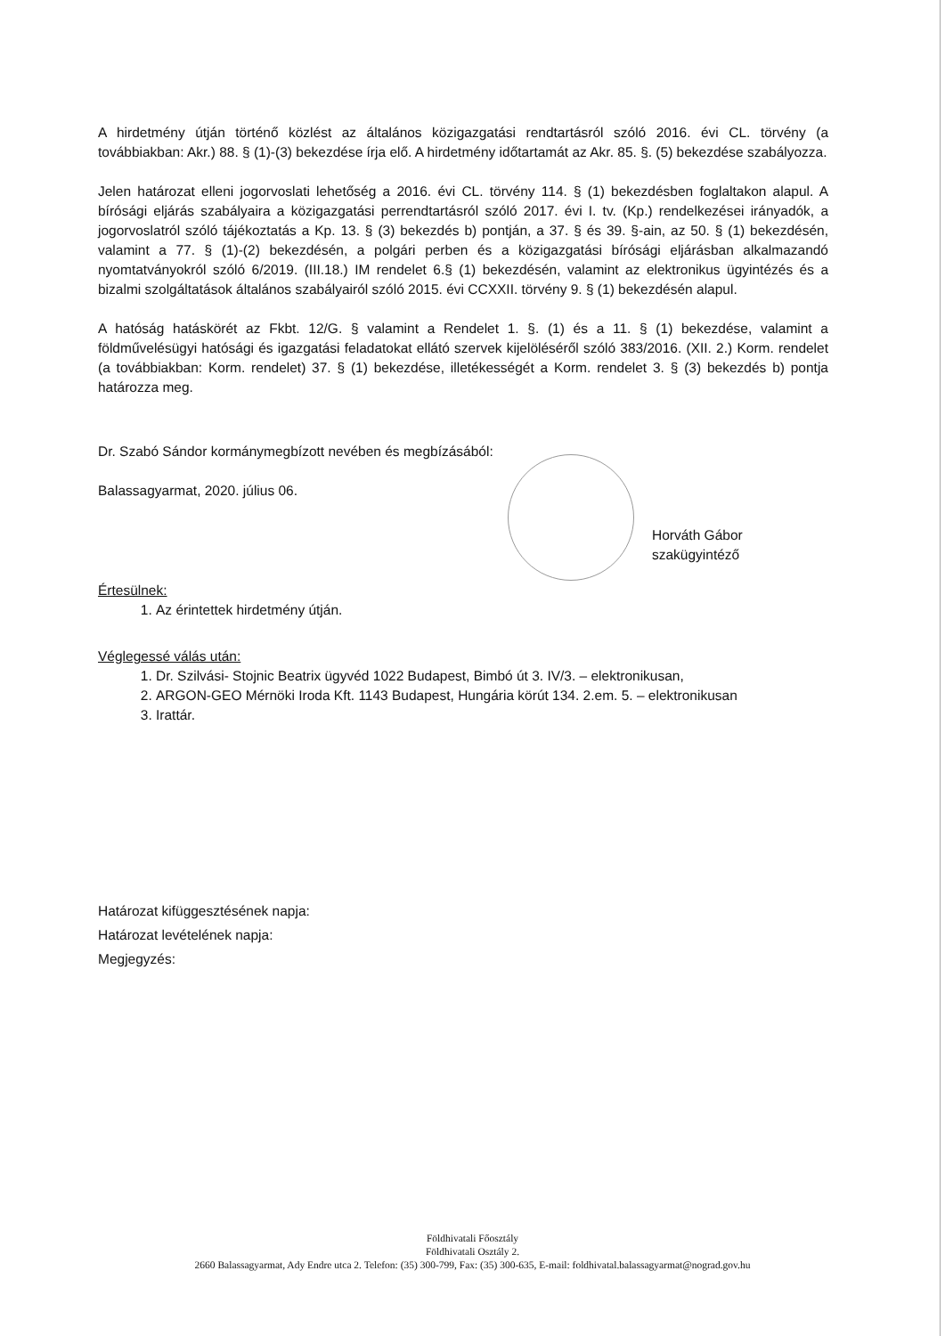A hirdetmény útján történő közlést az általános közigazgatási rendtartásról szóló 2016. évi CL. törvény (a továbbiakban: Akr.) 88. § (1)-(3) bekezdése írja elő. A hirdetmény időtartamát az Akr. 85. §. (5) bekezdése szabályozza.
Jelen határozat elleni jogorvoslati lehetőség a 2016. évi CL. törvény 114. § (1) bekezdésben foglaltakon alapul. A bírósági eljárás szabályaira a közigazgatási perrendtartásról szóló 2017. évi I. tv. (Kp.) rendelkezései irányadók, a jogorvoslatról szóló tájékoztatás a Kp. 13. § (3) bekezdés b) pontján, a 37. § és 39. §-ain, az 50. § (1) bekezdésén, valamint a 77. § (1)-(2) bekezdésén, a polgári perben és a közigazgatási bírósági eljárásban alkalmazandó nyomtatványokról szóló 6/2019. (III.18.) IM rendelet 6.§ (1) bekezdésén, valamint az elektronikus ügyintézés és a bizalmi szolgáltatások általános szabályairól szóló 2015. évi CCXXII. törvény 9. § (1) bekezdésén alapul.
A hatóság hatáskörét az Fkbt. 12/G. § valamint a Rendelet 1. §. (1) és a 11. § (1) bekezdése, valamint a földművelésügyi hatósági és igazgatási feladatokat ellátó szervek kijelöléséről szóló 383/2016. (XII. 2.) Korm. rendelet (a továbbiakban: Korm. rendelet) 37. § (1) bekezdése, illetékességét a Korm. rendelet 3. § (3) bekezdés b) pontja határozza meg.
Dr. Szabó Sándor kormánymegbízott nevében és megbízásából:
Balassagyarmat, 2020. július 06.
Horváth Gábor
szakügyintéző
Értesülnek:
1. Az érintettek hirdetmény útján.
Véglegessé válás után:
1. Dr. Szilvási- Stojnic Beatrix ügyvéd 1022 Budapest, Bimbó út 3. IV/3. – elektronikusan,
2. ARGON-GEO Mérnöki Iroda Kft. 1143 Budapest, Hungária körút 134. 2.em. 5. – elektronikusan
3. Irattár.
Határozat kifüggesztésének napja:
Határozat levételének napja:
Megjegyzés:
Földhivatali Főosztály
Földhivatali Osztály 2.
2660 Balassagyarmat, Ady Endre utca 2. Telefon: (35) 300-799, Fax: (35) 300-635, E-mail: foldhivatal.balassagyarmat@nograd.gov.hu